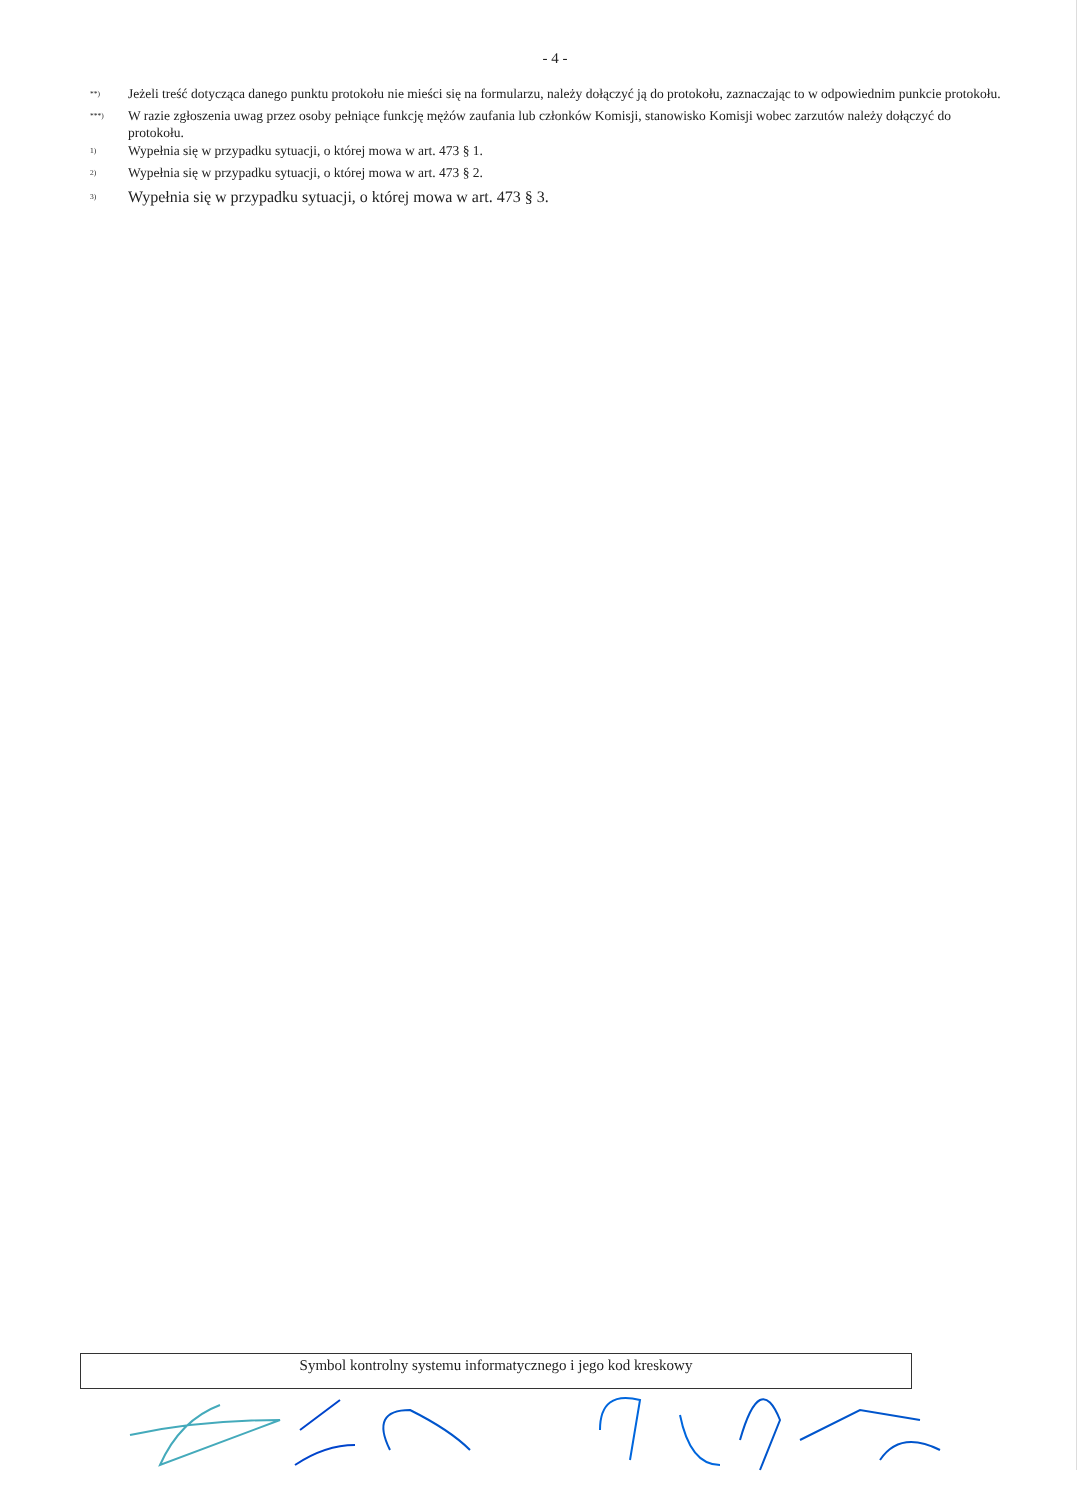- 4 -
<sup>**)</sup> Jeżeli treść dotycząca danego punktu protokołu nie mieści się na formularzu, należy dołączyć ją do protokołu, zaznaczając to w odpowiednim punkcie protokołu.
<sup>***)</sup> W razie zgłoszenia uwag przez osoby pełniące funkcję mężów zaufania lub członków Komisji, stanowisko Komisji wobec zarzutów należy dołączyć do protokołu.
<sup>1)</sup> Wypełnia się w przypadku sytuacji, o której mowa w art. 473 § 1.
<sup>2)</sup> Wypełnia się w przypadku sytuacji, o której mowa w art. 473 § 2.
<sup>3)</sup> Wypełnia się w przypadku sytuacji, o której mowa w art. 473 § 3.
Symbol kontrolny systemu informatycznego i jego kod kreskowy